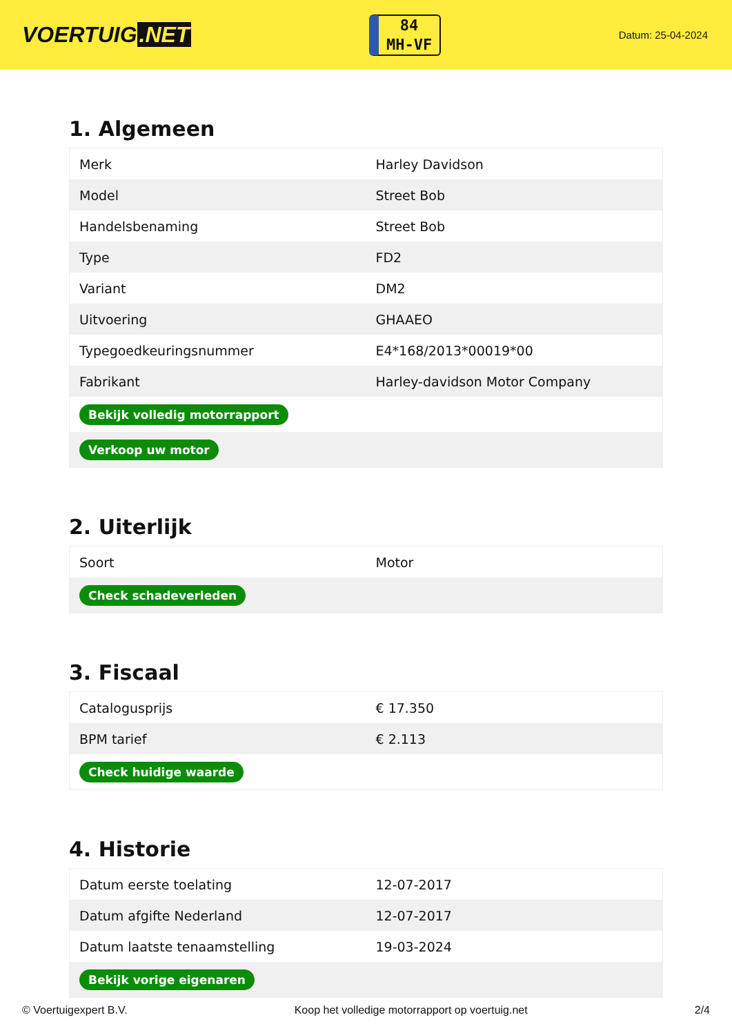VOERTUIG.NET
84
MH-VF
Datum: 25-04-2024
1. Algemeen
| Merk | Harley Davidson |
| Model | Street Bob |
| Handelsbenaming | Street Bob |
| Type | FD2 |
| Variant | DM2 |
| Uitvoering | GHAAEO |
| Typegoedkeuringsnummer | E4*168/2013*00019*00 |
| Fabrikant | Harley-davidson Motor Company |
| Bekijk volledig motorrapport | |
| Verkoop uw motor | |
2. Uiterlijk
| Soort | Motor |
| Check schadeverleden | |
3. Fiscaal
| Catalogusprijs | € 17.350 |
| BPM tarief | € 2.113 |
| Check huidige waarde | |
4. Historie
| Datum eerste toelating | 12-07-2017 |
| Datum afgifte Nederland | 12-07-2017 |
| Datum laatste tenaamstelling | 19-03-2024 |
| Bekijk vorige eigenaren | |
© Voertuigexpert B.V. Koop het volledige motorrapport op voertuig.net 2/4